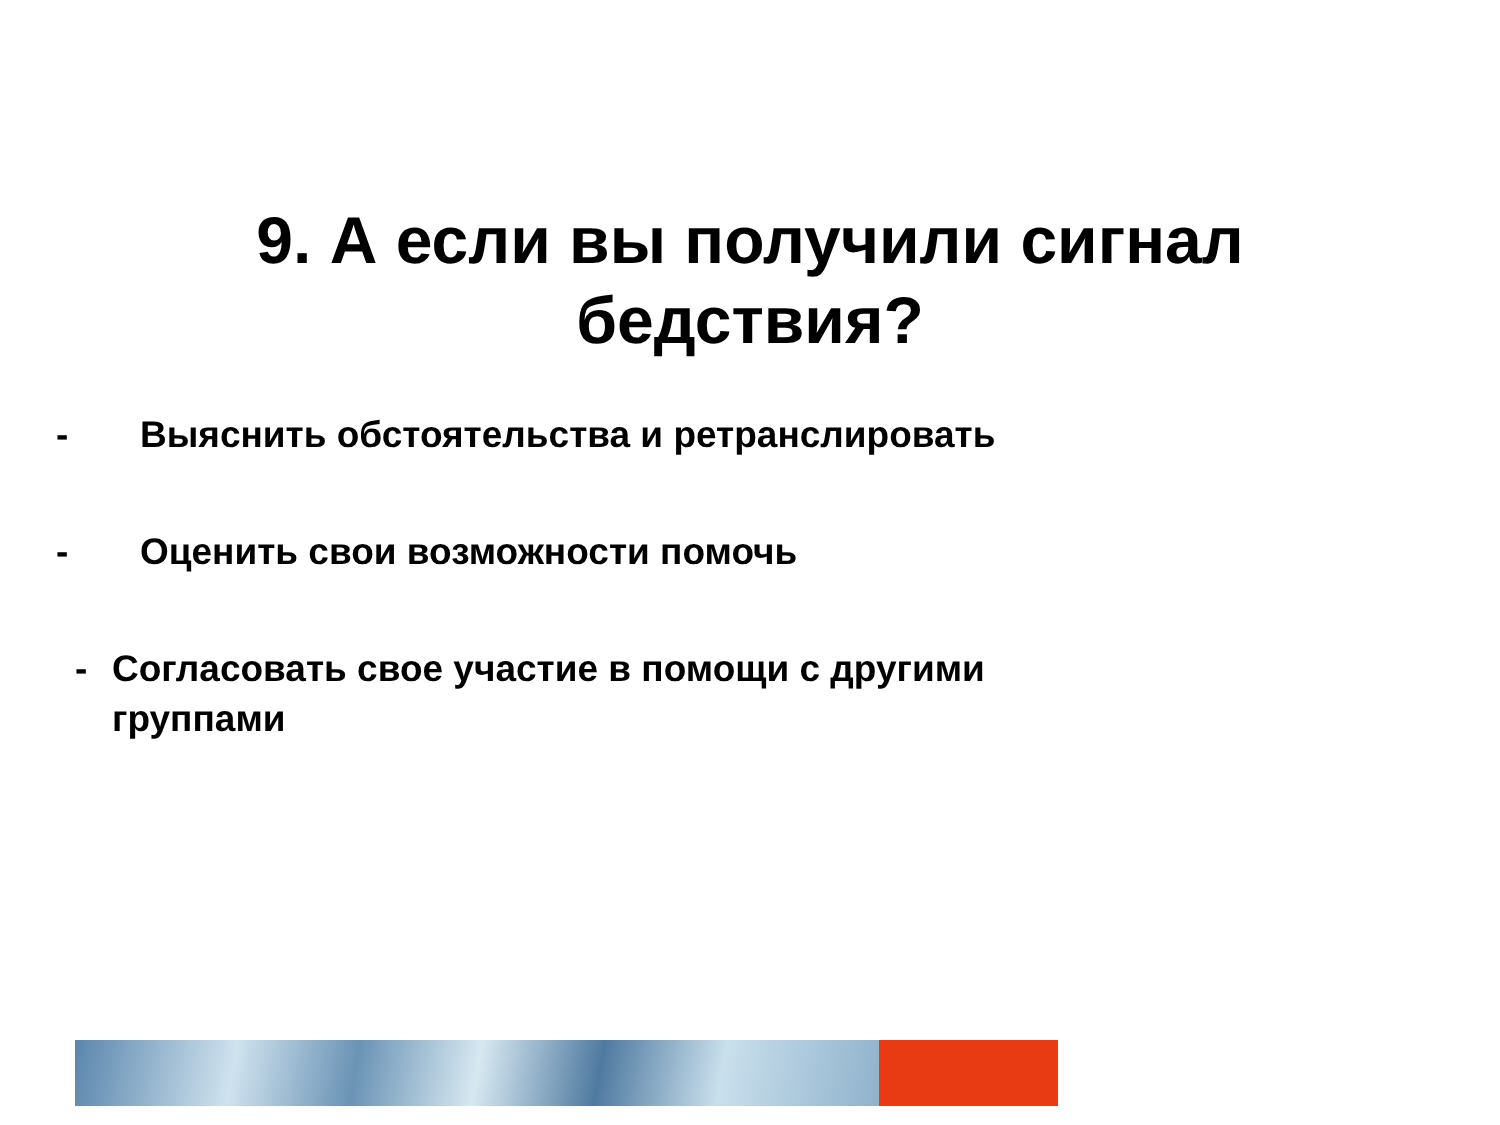9. А если вы получили сигнал
бедствия?
- Выяснить обстоятельства и ретранслировать
- Оценить свои возможности помочь
- Согласовать свое участие в помощи с другими
группами